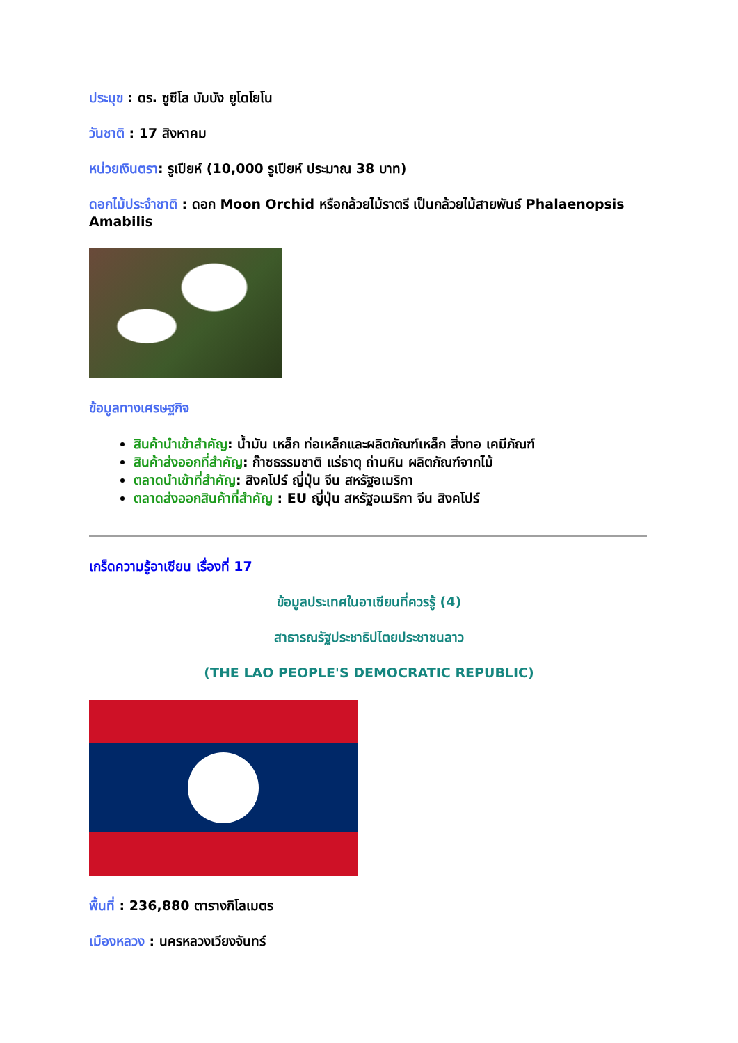ประมุข : ดร. ซูซีโล บัมบัง ยูโดโยโน
วันชาติ : 17 สิงหาคม
หน่วยเงินตรา: รูเปียห์ (10,000 รูเปียห์ ประมาณ 38 บาท)
ดอกไม้ประจำชาติ : ดอก Moon Orchid หรือกล้วยไม้ราตรี เป็นกล้วยไม้สายพันธ์ Phalaenopsis Amabilis
ข้อมูลทางเศรษฐกิจ
สินค้านำเข้าสำคัญ: น้ำมัน เหล็ก ท่อเหล็กและผลิตภัณฑ์เหล็ก สิ่งทอ เคมีภัณฑ์
สินค้าส่งออกที่สำคัญ: ก๊าซธรรมชาติ แร่ธาตุ ถ่านหิน ผลิตภัณฑ์จากไม้
ตลาดนำเข้าที่สำคัญ: สิงคโปร์ ญี่ปุ่น จีน สหรัฐอเมริกา
ตลาดส่งออกสินค้าที่สำคัญ : EU ญี่ปุ่น สหรัฐอเมริกา จีน สิงคโปร์
เกร็ดความรู้อาเซียน เรื่องที่ 17
ข้อมูลประเทศในอาเซียนที่ควรรู้ (4)
สาธารณรัฐประชาธิปไตยประชาชนลาว
(THE LAO PEOPLE'S DEMOCRATIC REPUBLIC)
พื้นที่ : 236,880 ตารางกิโลเมตร
เมืองหลวง : นครหลวงเวียงจันทร์